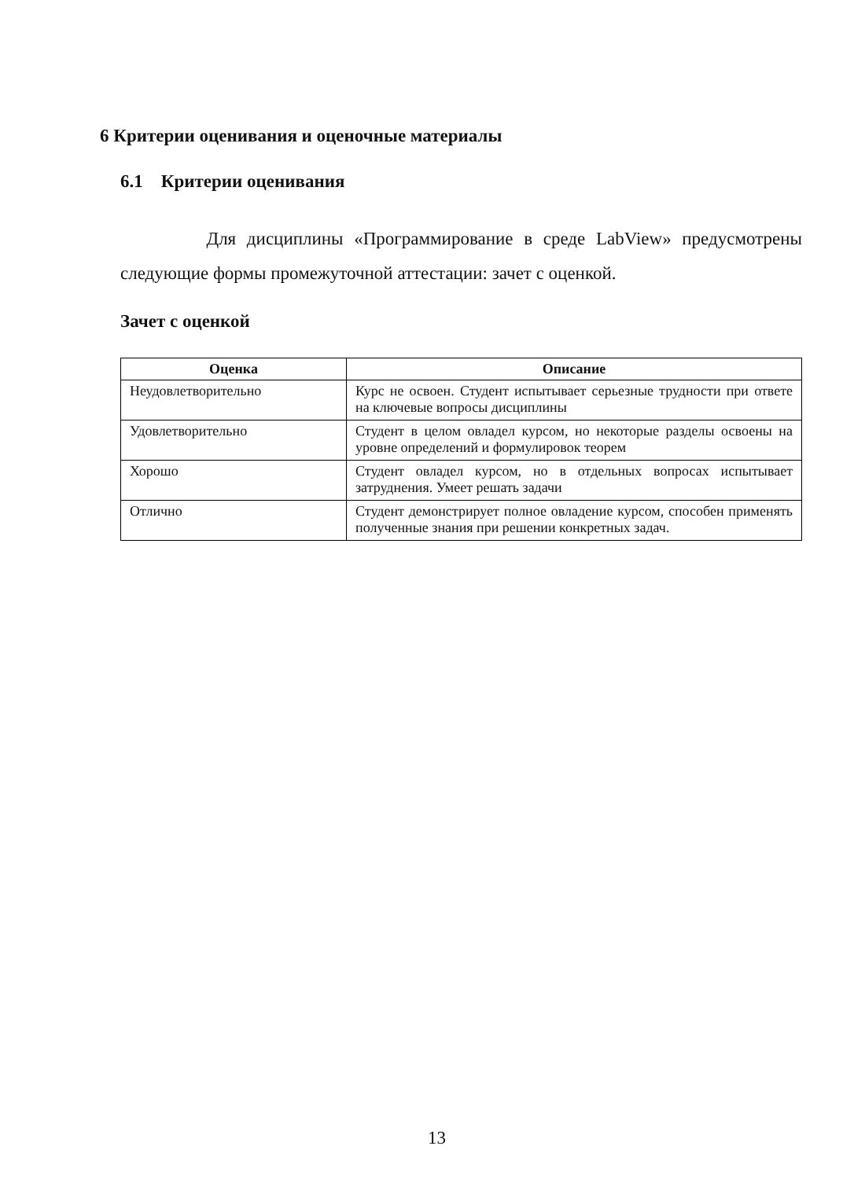6 Критерии оценивания и оценочные материалы
6.1 Критерии оценивания
Для дисциплины «Программирование в среде LabView» предусмотрены следующие формы промежуточной аттестации: зачет с оценкой.
Зачет с оценкой
| Оценка | Описание |
| --- | --- |
| Неудовлетворительно | Курс не освоен. Студент испытывает серьезные трудности при ответе на ключевые вопросы дисциплины |
| Удовлетворительно | Студент в целом овладел курсом, но некоторые разделы освоены на уровне определений и формулировок теорем |
| Хорошо | Студент овладел курсом, но в отдельных вопросах испытывает затруднения. Умеет решать задачи |
| Отлично | Студент демонстрирует полное овладение курсом, способен применять полученные знания при решении конкретных задач. |
13